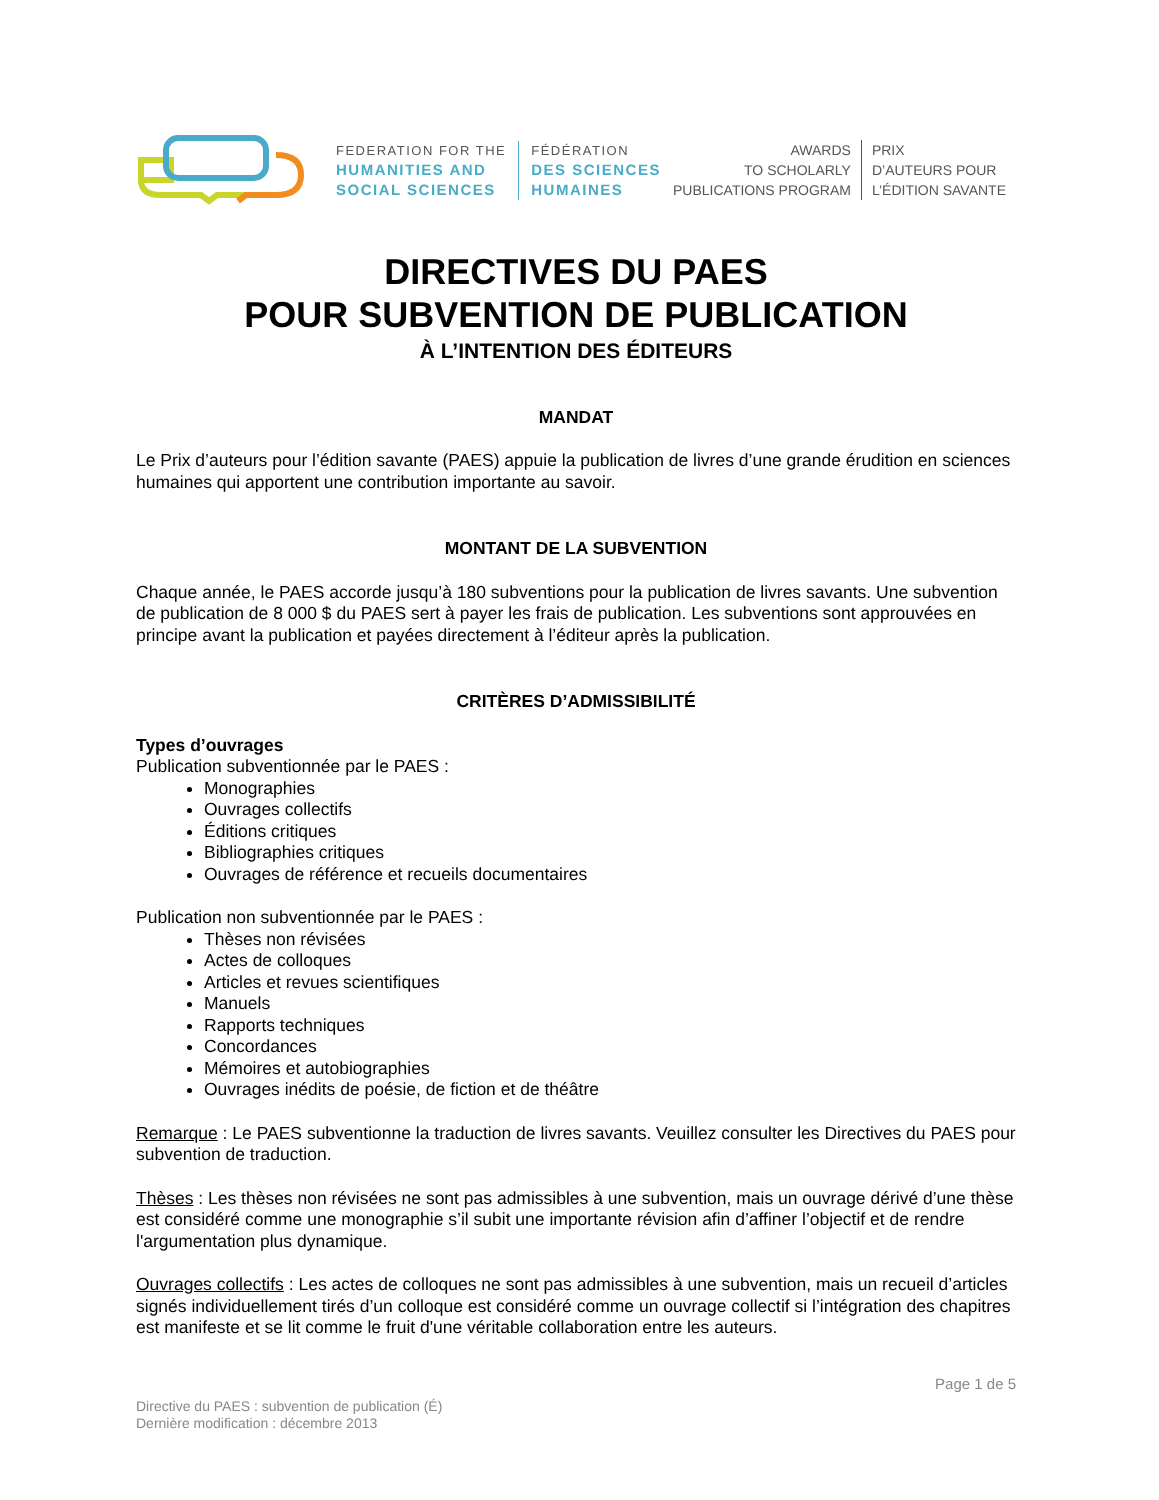FEDERATION FOR THE
HUMANITIES AND
SOCIAL SCIENCES
FÉDÉRATION
DES SCIENCES
HUMAINES
AWARDS
TO SCHOLARLY
PUBLICATIONS PROGRAM
PRIX
D’AUTEURS POUR
L’ÉDITION SAVANTE
DIRECTIVES DU PAES
POUR SUBVENTION DE PUBLICATION
À L’INTENTION DES ÉDITEURS
MANDAT
Le Prix d’auteurs pour l’édition savante (PAES) appuie la publication de livres d’une grande érudition en sciences humaines qui apportent une contribution importante au savoir.
MONTANT DE LA SUBVENTION
Chaque année, le PAES accorde jusqu’à 180 subventions pour la publication de livres savants. Une subvention de publication de 8 000 $ du PAES sert à payer les frais de publication. Les subventions sont approuvées en principe avant la publication et payées directement à l’éditeur après la publication.
CRITÈRES D’ADMISSIBILITÉ
Types d’ouvrages
Publication subventionnée par le PAES :
Monographies
Ouvrages collectifs
Éditions critiques
Bibliographies critiques
Ouvrages de référence et recueils documentaires
Publication non subventionnée par le PAES :
Thèses non révisées
Actes de colloques
Articles et revues scientifiques
Manuels
Rapports techniques
Concordances
Mémoires et autobiographies
Ouvrages inédits de poésie, de fiction et de théâtre
Remarque : Le PAES subventionne la traduction de livres savants. Veuillez consulter les Directives du PAES pour subvention de traduction.
Thèses : Les thèses non révisées ne sont pas admissibles à une subvention, mais un ouvrage dérivé d’une thèse est considéré comme une monographie s’il subit une importante révision afin d’affiner l’objectif et de rendre l'argumentation plus dynamique.
Ouvrages collectifs : Les actes de colloques ne sont pas admissibles à une subvention, mais un recueil d’articles signés individuellement tirés d’un colloque est considéré comme un ouvrage collectif si l’intégration des chapitres est manifeste et se lit comme le fruit d'une véritable collaboration entre les auteurs.
Page 1 de 5
Directive du PAES : subvention de publication (É)
Dernière modification : décembre 2013